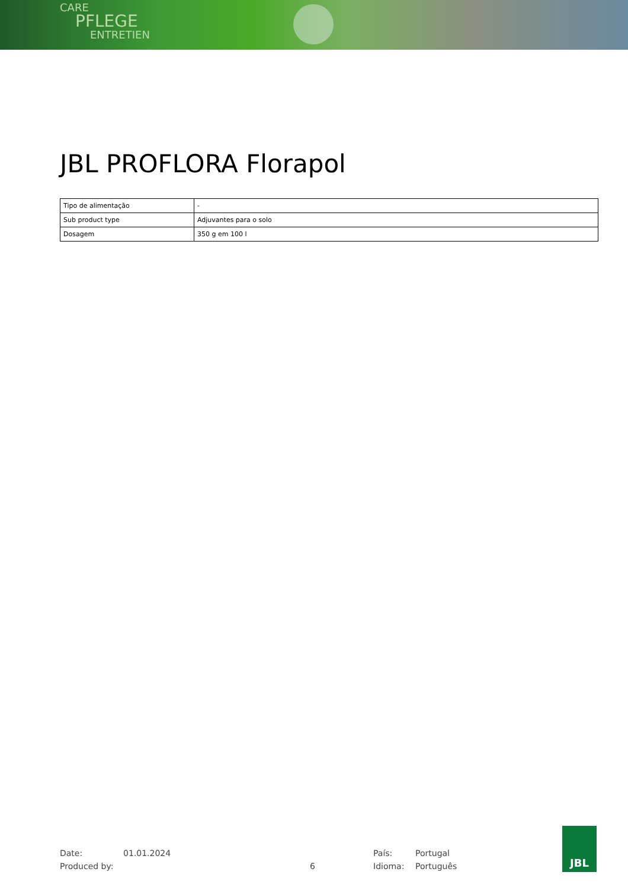CARE
PFLEGE
ENTRETIEN
JBL PROFLORA Florapol
| Tipo de alimentação | - |
| Sub product type | Adjuvantes para o solo |
| Dosagem | 350 g em 100 l |
Date: 01.01.2024 País: Portugal
Produced by: 6 Idioma: Português
JBL